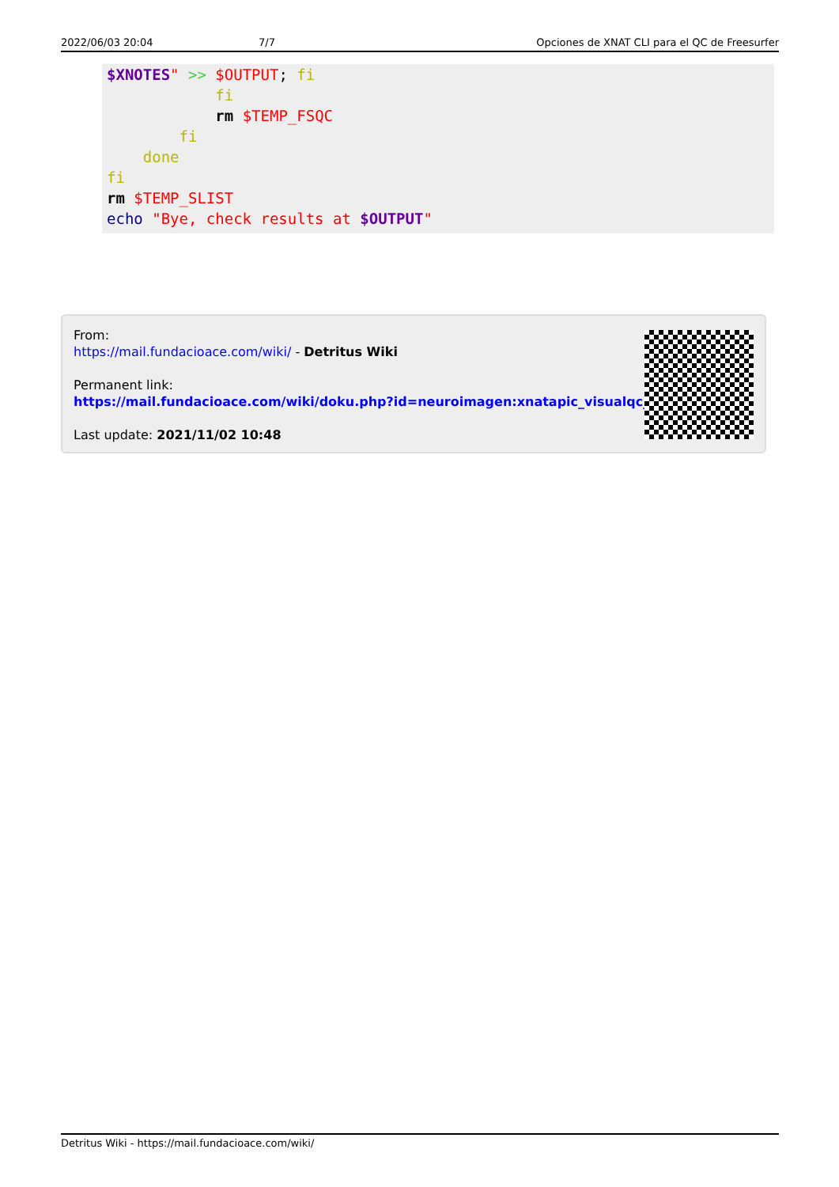2022/06/03 20:04 7/7 Opciones de XNAT CLI para el QC de Freesurfer
$XNOTES" >> $OUTPUT; fi
            fi
            rm $TEMP_FSQC
        fi
    done
fi
rm $TEMP_SLIST
echo "Bye, check results at $OUTPUT"
From:
https://mail.fundacioace.com/wiki/ - Detritus Wiki
Permanent link:
https://mail.fundacioace.com/wiki/doku.php?id=neuroimagen:xnatapic_visualqc_dev
Last update: 2021/11/02 10:48
Detritus Wiki - https://mail.fundacioace.com/wiki/